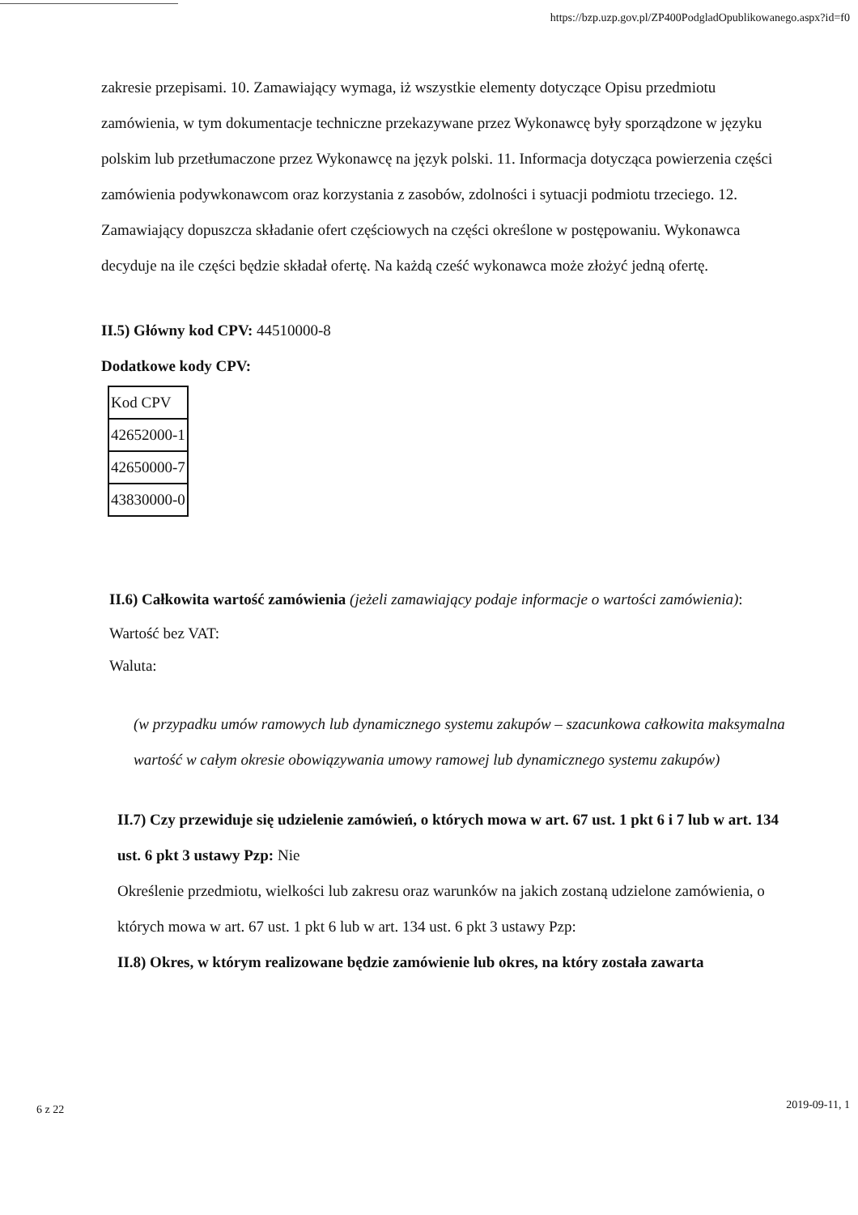https://bzp.uzp.gov.pl/ZP400PodgladOpublikowanego.aspx?id=f0
zakresie przepisami. 10. Zamawiający wymaga, iż wszystkie elementy dotyczące Opisu przedmiotu zamówienia, w tym dokumentacje techniczne przekazywane przez Wykonawcę były sporządzone w języku polskim lub przetłumaczone przez Wykonawcę na język polski. 11. Informacja dotycząca powierzenia części zamówienia podywkonawcom oraz korzystania z zasobów, zdolności i sytuacji podmiotu trzeciego. 12. Zamawiający dopuszcza składanie ofert częściowych na części określone w postępowaniu. Wykonawca decyduje na ile części będzie składał ofertę. Na każdą cześć wykonawca może złożyć jedną ofertę.
II.5) Główny kod CPV: 44510000-8
Dodatkowe kody CPV:
| Kod CPV |
| 42652000-1 |
| 42650000-7 |
| 43830000-0 |
II.6) Całkowita wartość zamówienia (jeżeli zamawiający podaje informacje o wartości zamówienia):
Wartość bez VAT:
Waluta:
(w przypadku umów ramowych lub dynamicznego systemu zakupów – szacunkowa całkowita maksymalna wartość w całym okresie obowiązywania umowy ramowej lub dynamicznego systemu zakupów)
II.7) Czy przewiduje się udzielenie zamówień, o których mowa w art. 67 ust. 1 pkt 6 i 7 lub w art. 134 ust. 6 pkt 3 ustawy Pzp: Nie
Określenie przedmiotu, wielkości lub zakresu oraz warunków na jakich zostaną udzielone zamówienia, o których mowa w art. 67 ust. 1 pkt 6 lub w art. 134 ust. 6 pkt 3 ustawy Pzp:
II.8) Okres, w którym realizowane będzie zamówienie lub okres, na który została zawarta
6 z 22 2019-09-11, 1